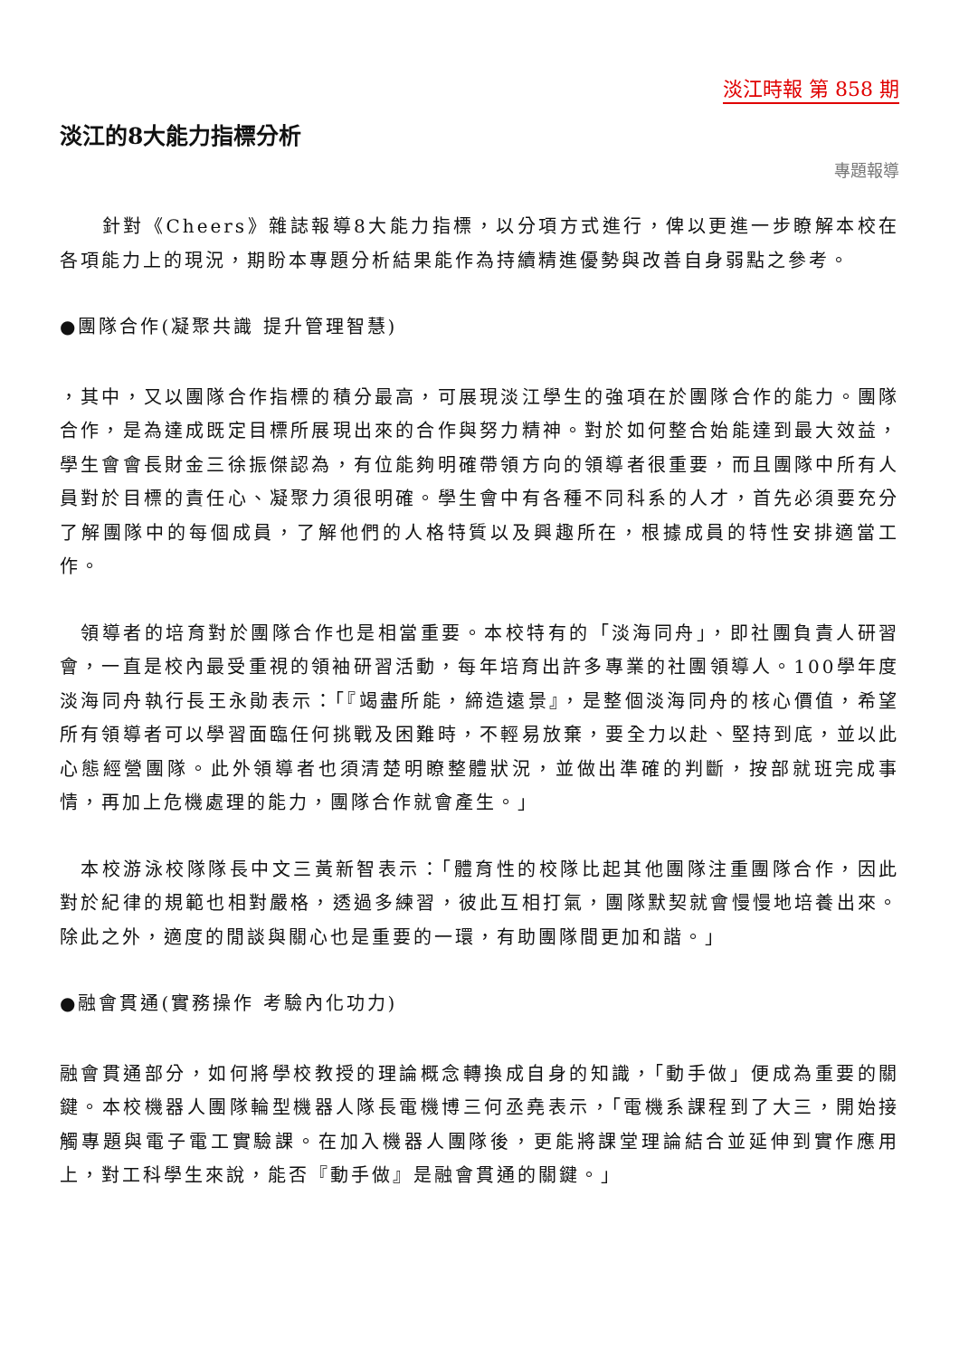淡江時報 第 858 期
淡江的8大能力指標分析
專題報導
　　針對《Cheers》雜誌報導8大能力指標，以分項方式進行，俾以更進一步瞭解本校在各項能力上的現況，期盼本專題分析結果能作為持續精進優勢與改善自身弱點之參考。
●團隊合作(凝聚共識 提升管理智慧)
，其中，又以團隊合作指標的積分最高，可展現淡江學生的強項在於團隊合作的能力。團隊合作，是為達成既定目標所展現出來的合作與努力精神。對於如何整合始能達到最大效益，學生會會長財金三徐振傑認為，有位能夠明確帶領方向的領導者很重要，而且團隊中所有人員對於目標的責任心、凝聚力須很明確。學生會中有各種不同科系的人才，首先必須要充分了解團隊中的每個成員，了解他們的人格特質以及興趣所在，根據成員的特性安排適當工作。
　領導者的培育對於團隊合作也是相當重要。本校特有的「淡海同舟」，即社團負責人研習會，一直是校內最受重視的領袖研習活動，每年培育出許多專業的社團領導人。100學年度淡海同舟執行長王永勛表示：「『竭盡所能，締造遠景』，是整個淡海同舟的核心價值，希望所有領導者可以學習面臨任何挑戰及困難時，不輕易放棄，要全力以赴、堅持到底，並以此心態經營團隊。此外領導者也須清楚明瞭整體狀況，並做出準確的判斷，按部就班完成事情，再加上危機處理的能力，團隊合作就會產生。」
　本校游泳校隊隊長中文三黃新智表示：「體育性的校隊比起其他團隊注重團隊合作，因此對於紀律的規範也相對嚴格，透過多練習，彼此互相打氣，團隊默契就會慢慢地培養出來。除此之外，適度的閒談與關心也是重要的一環，有助團隊間更加和諧。」
●融會貫通(實務操作 考驗內化功力)
融會貫通部分，如何將學校教授的理論概念轉換成自身的知識，「動手做」便成為重要的關鍵。本校機器人團隊輪型機器人隊長電機博三何丞堯表示，「電機系課程到了大三，開始接觸專題與電子電工實驗課。在加入機器人團隊後，更能將課堂理論結合並延伸到實作應用上，對工科學生來說，能否『動手做』是融會貫通的關鍵。」